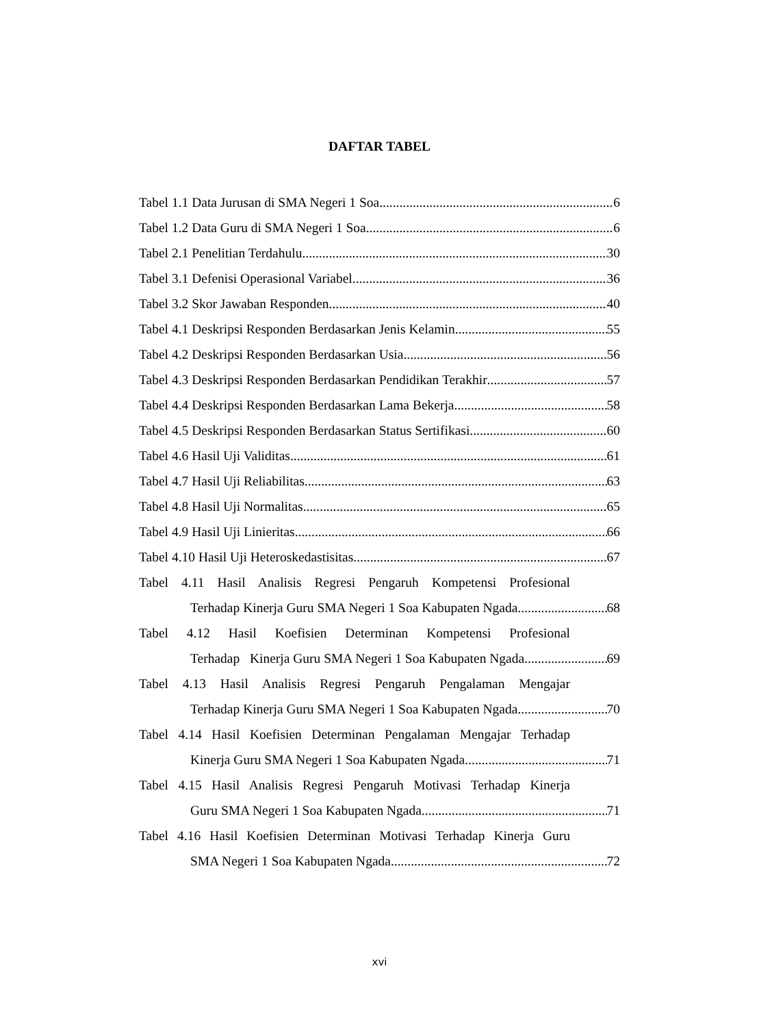DAFTAR TABEL
Tabel 1.1 Data Jurusan di SMA Negeri 1 Soa 6
Tabel 1.2 Data Guru di SMA Negeri 1 Soa 6
Tabel 2.1 Penelitian Terdahulu 30
Tabel 3.1 Defenisi Operasional Variabel 36
Tabel 3.2 Skor Jawaban Responden 40
Tabel 4.1 Deskripsi Responden Berdasarkan Jenis Kelamin 55
Tabel 4.2 Deskripsi Responden Berdasarkan Usia 56
Tabel 4.3 Deskripsi Responden Berdasarkan Pendidikan Terakhir 57
Tabel 4.4 Deskripsi Responden Berdasarkan Lama Bekerja 58
Tabel 4.5 Deskripsi Responden Berdasarkan Status Sertifikasi 60
Tabel 4.6 Hasil Uji Validitas 61
Tabel 4.7 Hasil Uji Reliabilitas 63
Tabel 4.8 Hasil Uji Normalitas 65
Tabel 4.9 Hasil Uji Linieritas 66
Tabel 4.10 Hasil Uji Heteroskedastisitas 67
Tabel 4.11 Hasil Analisis Regresi Pengaruh Kompetensi Profesional
Terhadap Kinerja Guru SMA Negeri 1 Soa Kabupaten Ngada 68
Tabel 4.12 Hasil Koefisien Determinan Kompetensi Profesional
Terhadap Kinerja Guru SMA Negeri 1 Soa Kabupaten Ngada 69
Tabel 4.13 Hasil Analisis Regresi Pengaruh Pengalaman Mengajar
Terhadap Kinerja Guru SMA Negeri 1 Soa Kabupaten Ngada 70
Tabel 4.14 Hasil Koefisien Determinan Pengalaman Mengajar Terhadap
Kinerja Guru SMA Negeri 1 Soa Kabupaten Ngada 71
Tabel 4.15 Hasil Analisis Regresi Pengaruh Motivasi Terhadap Kinerja
Guru SMA Negeri 1 Soa Kabupaten Ngada 71
Tabel 4.16 Hasil Koefisien Determinan Motivasi Terhadap Kinerja Guru
SMA Negeri 1 Soa Kabupaten Ngada 72
xvi